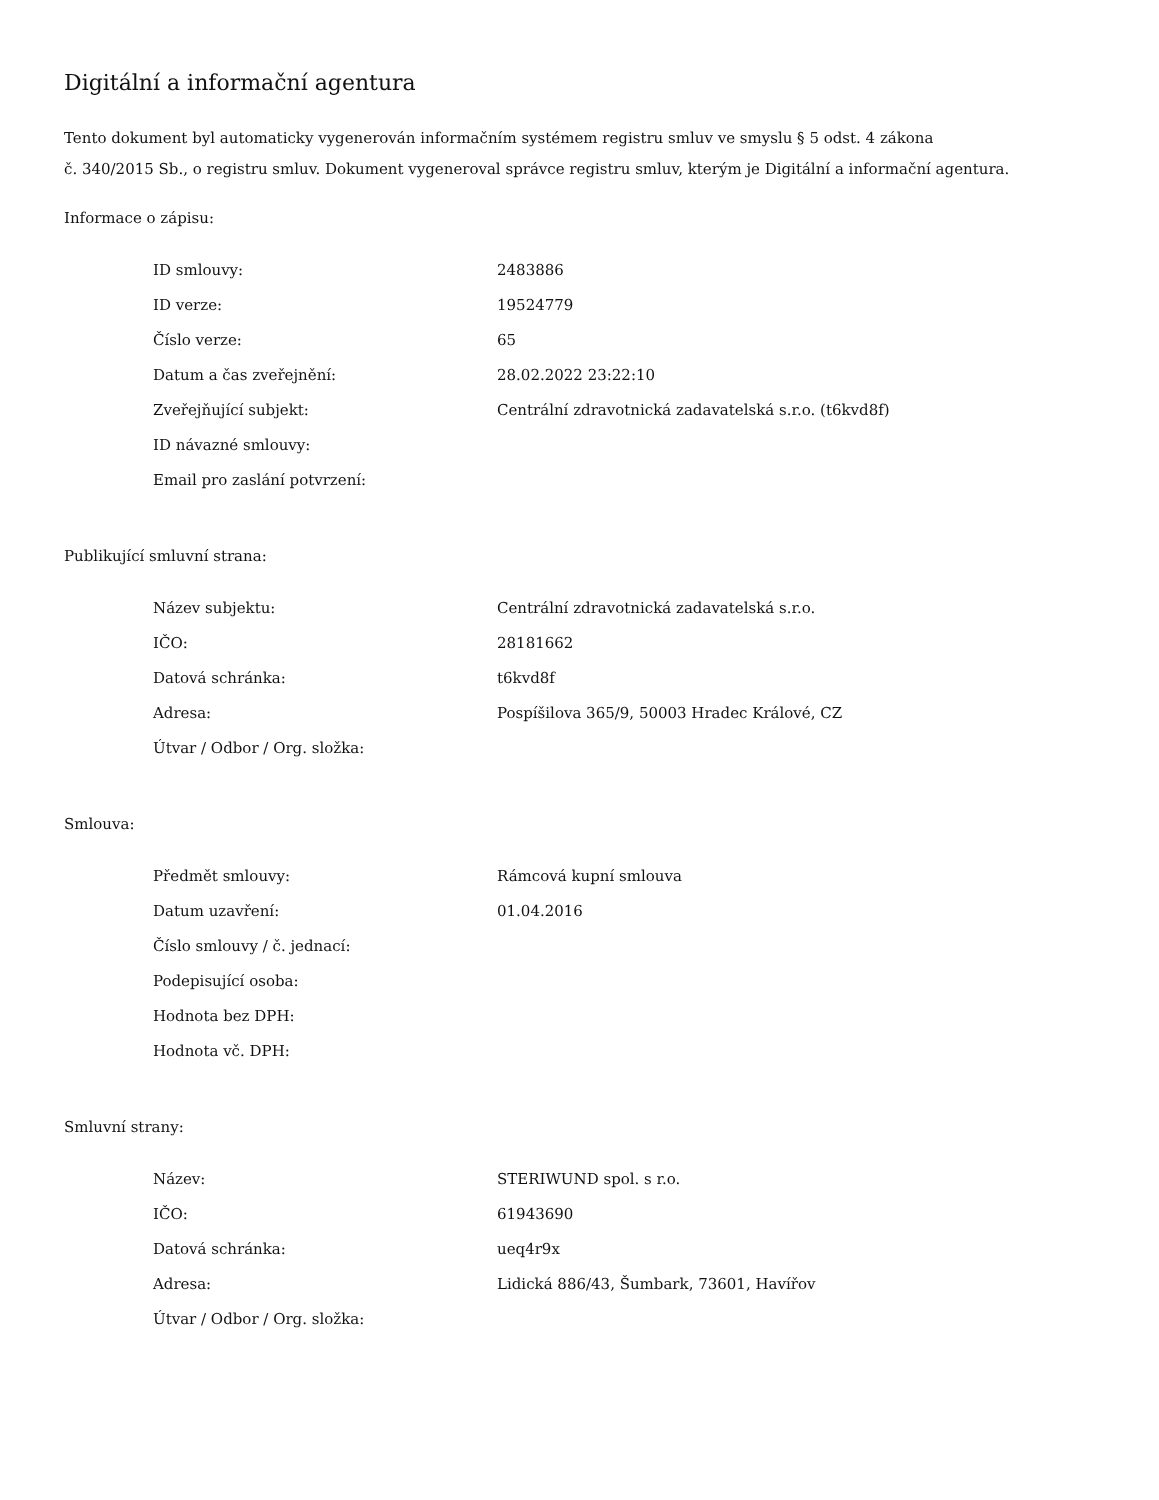Digitální a informační agentura
Tento dokument byl automaticky vygenerován informačním systémem registru smluv ve smyslu § 5 odst. 4 zákona
č. 340/2015 Sb., o registru smluv. Dokument vygeneroval správce registru smluv, kterým je Digitální a informační agentura.
Informace o zápisu:
| ID smlouvy: | 2483886 |
| ID verze: | 19524779 |
| Číslo verze: | 65 |
| Datum a čas zveřejnění: | 28.02.2022 23:22:10 |
| Zveřejňující subjekt: | Centrální zdravotnická zadavatelská s.r.o. (t6kvd8f) |
| ID návazné smlouvy: | |
| Email pro zaslání potvrzení: | |
Publikující smluvní strana:
| Název subjektu: | Centrální zdravotnická zadavatelská s.r.o. |
| IČO: | 28181662 |
| Datová schránka: | t6kvd8f |
| Adresa: | Pospíšilova 365/9, 50003 Hradec Králové, CZ |
| Útvar / Odbor / Org. složka: | |
Smlouva:
| Předmět smlouvy: | Rámcová kupní smlouva |
| Datum uzavření: | 01.04.2016 |
| Číslo smlouvy / č. jednací: | |
| Podepisující osoba: | |
| Hodnota bez DPH: | |
| Hodnota vč. DPH: | |
Smluvní strany:
| Název: | STERIWUND spol. s r.o. |
| IČO: | 61943690 |
| Datová schránka: | ueq4r9x |
| Adresa: | Lidická 886/43, Šumbark, 73601, Havířov |
| Útvar / Odbor / Org. složka: | |